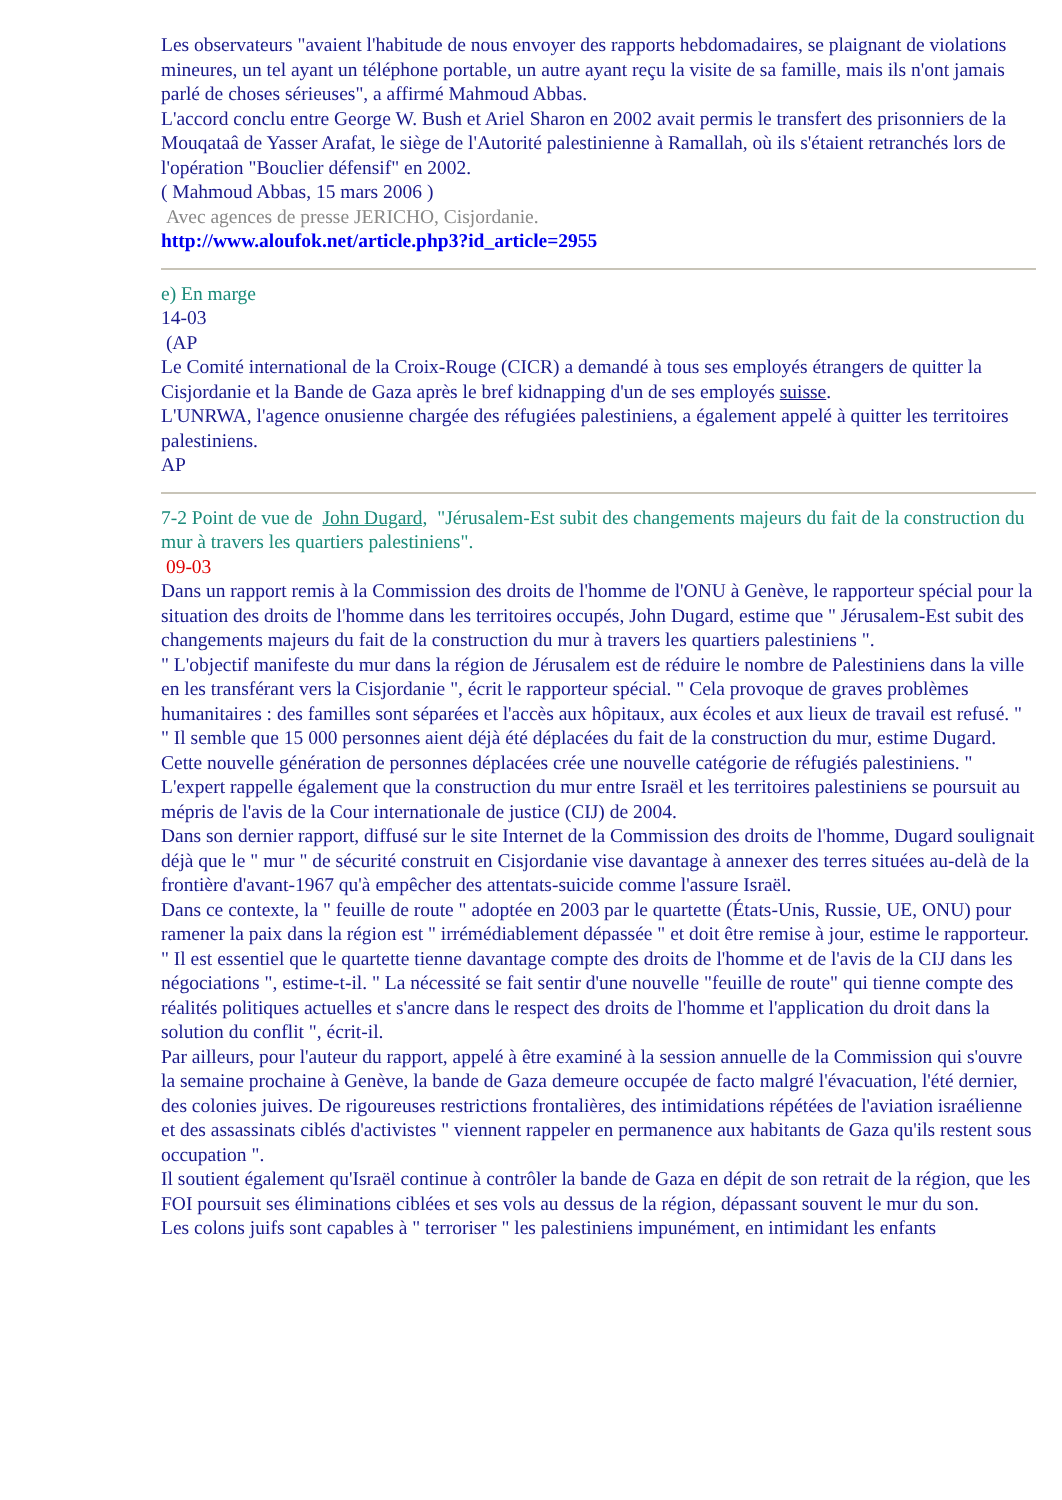Les observateurs "avaient l'habitude de nous envoyer des rapports hebdomadaires, se plaignant de violations mineures, un tel ayant un téléphone portable, un autre ayant reçu la visite de sa famille, mais ils n'ont jamais parlé de choses sérieuses", a affirmé Mahmoud Abbas.
L'accord conclu entre George W. Bush et Ariel Sharon en 2002 avait permis le transfert des prisonniers de la Mouqataâ de Yasser Arafat, le siège de l'Autorité palestinienne à Ramallah, où ils s'étaient retranchés lors de l'opération "Bouclier défensif" en 2002.
( Mahmoud Abbas, 15 mars 2006 )
Avec agences de presse JERICHO, Cisjordanie.
http://www.aloufok.net/article.php3?id_article=2955
e) En marge
14-03
(AP
Le Comité international de la Croix-Rouge (CICR) a demandé à tous ses employés étrangers de quitter la Cisjordanie et la Bande de Gaza après le bref kidnapping d'un de ses employés suisse.
L'UNRWA, l'agence onusienne chargée des réfugiées palestiniens, a également appelé à quitter les territoires palestiniens.
AP
7-2 Point de vue de John Dugard, "Jérusalem-Est subit des changements majeurs du fait de la construction du mur à travers les quartiers palestiniens".
09-03
Dans un rapport remis à la Commission des droits de l'homme de l'ONU à Genève, le rapporteur spécial pour la situation des droits de l'homme dans les territoires occupés, John Dugard, estime que " Jérusalem-Est subit des changements majeurs du fait de la construction du mur à travers les quartiers palestiniens ".
" L'objectif manifeste du mur dans la région de Jérusalem est de réduire le nombre de Palestiniens dans la ville en les transférant vers la Cisjordanie ", écrit le rapporteur spécial. " Cela provoque de graves problèmes humanitaires : des familles sont séparées et l'accès aux hôpitaux, aux écoles et aux lieux de travail est refusé. "
" Il semble que 15 000 personnes aient déjà été déplacées du fait de la construction du mur, estime Dugard. Cette nouvelle génération de personnes déplacées crée une nouvelle catégorie de réfugiés palestiniens. "
L'expert rappelle également que la construction du mur entre Israël et les territoires palestiniens se poursuit au mépris de l'avis de la Cour internationale de justice (CIJ) de 2004.
Dans son dernier rapport, diffusé sur le site Internet de la Commission des droits de l'homme, Dugard soulignait déjà que le " mur " de sécurité construit en Cisjordanie vise davantage à annexer des terres situées au-delà de la frontière d'avant-1967 qu'à empêcher des attentats-suicide comme l'assure Israël.
Dans ce contexte, la " feuille de route " adoptée en 2003 par le quartette (États-Unis, Russie, UE, ONU) pour ramener la paix dans la région est " irrémédiablement dépassée " et doit être remise à jour, estime le rapporteur. " Il est essentiel que le quartette tienne davantage compte des droits de l'homme et de l'avis de la CIJ dans les négociations ", estime-t-il. " La nécessité se fait sentir d'une nouvelle "feuille de route" qui tienne compte des réalités politiques actuelles et s'ancre dans le respect des droits de l'homme et l'application du droit dans la solution du conflit ", écrit-il.
Par ailleurs, pour l'auteur du rapport, appelé à être examiné à la session annuelle de la Commission qui s'ouvre la semaine prochaine à Genève, la bande de Gaza demeure occupée de facto malgré l'évacuation, l'été dernier, des colonies juives. De rigoureuses restrictions frontalières, des intimidations répétées de l'aviation israélienne et des assassinats ciblés d'activistes " viennent rappeler en permanence aux habitants de Gaza qu'ils restent sous occupation ".
Il soutient également qu'Israël continue à contrôler la bande de Gaza en dépit de son retrait de la région, que les FOI poursuit ses éliminations ciblées et ses vols au dessus de la région, dépassant souvent le mur du son.
Les colons juifs sont capables à " terroriser " les palestiniens impunément, en intimidant les enfants